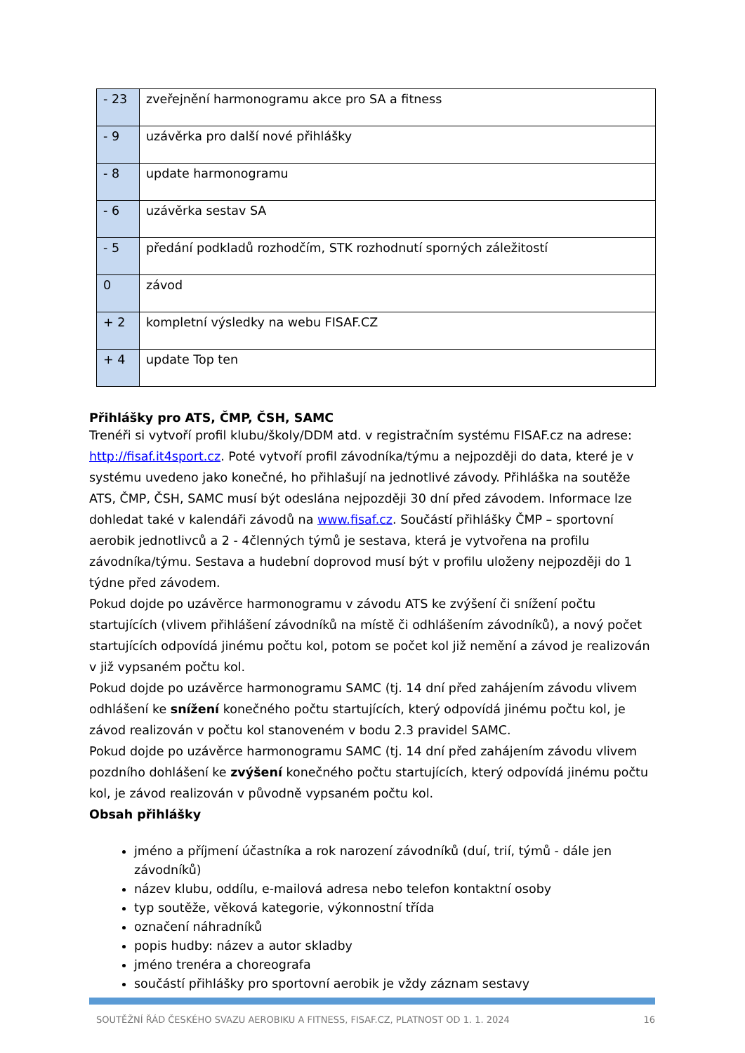| - 23 | zveřejnění harmonogramu akce pro SA a fitness |
| - 9 | uzávěrka pro další nové přihlášky |
| - 8 | update harmonogramu |
| - 6 | uzávěrka sestav SA |
| - 5 | předání podkladů rozhodčím, STK rozhodnutí sporných záležitostí |
| 0 | závod |
| + 2 | kompletní výsledky na webu FISAF.CZ |
| + 4 | update Top ten |
Přihlášky pro ATS, ČMP, ČSH, SAMC
Trenéři si vytvoří profil klubu/školy/DDM atd. v registračním systému FISAF.cz na adrese: http://fisaf.it4sport.cz. Poté vytvoří profil závodníka/týmu a nejpozději do data, které je v systému uvedeno jako konečné, ho přihlašují na jednotlivé závody. Přihláška na soutěže ATS, ČMP, ČSH, SAMC musí být odeslána nejpozději 30 dní před závodem. Informace lze dohledat také v kalendáři závodů na www.fisaf.cz. Součástí přihlášky ČMP – sportovní aerobik jednotlivců a 2 - 4členných týmů je sestava, která je vytvořena na profilu závodníka/týmu. Sestava a hudební doprovod musí být v profilu uloženy nejpozději do 1 týdne před závodem.
Pokud dojde po uzávěrce harmonogramu v závodu ATS ke zvýšení či snížení počtu startujících (vlivem přihlášení závodníků na místě či odhlášením závodníků), a nový počet startujících odpovídá jinému počtu kol, potom se počet kol již nemění a závod je realizován v již vypsaném počtu kol.
Pokud dojde po uzávěrce harmonogramu SAMC (tj. 14 dní před zahájením závodu vlivem odhlášení ke snížení konečného počtu startujících, který odpovídá jinému počtu kol, je závod realizován v počtu kol stanoveném v bodu 2.3 pravidel SAMC.
Pokud dojde po uzávěrce harmonogramu SAMC (tj. 14 dní před zahájením závodu vlivem pozdního dohlášení ke zvýšení konečného počtu startujících, který odpovídá jinému počtu kol, je závod realizován v původně vypsaném počtu kol.
Obsah přihlášky
jméno a příjmení účastníka a rok narození závodníků (duí, trií, týmů - dále jen závodníků)
název klubu, oddílu, e-mailová adresa nebo telefon kontaktní osoby
typ soutěže, věková kategorie, výkonnostní třída
označení náhradníků
popis hudby: název a autor skladby
jméno trenéra a choreografa
součástí přihlášky pro sportovní aerobik je vždy záznam sestavy
SOUTĚŽNÍ ŘÁD ČESKÉHO SVAZU AEROBIKU A FITNESS, FISAF.CZ, PLATNOST OD 1. 1. 2024 16